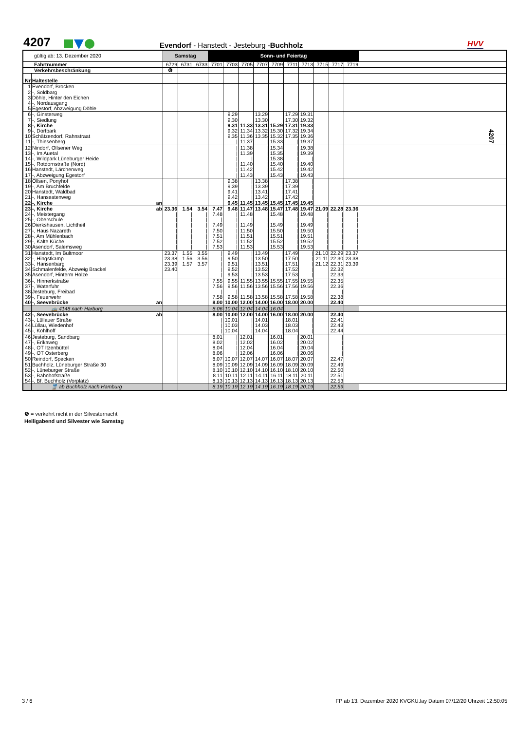4207
Evendorf - Hanstedt - Jesteburg -Buchholz
HVV
4207
| gültig ab: 13. Dezember 2020 | | | Samstag | | | Sonn- und Feiertag | | | | | | | | | | |
| Fahrtnummer | | | 6729 | 6731 | 6733 | 7701 | 7703 | 7705 | 7707 | 7709 | 7711 | 7713 | 7715 | 7717 | 7719 | |
| Verkehrsbeschränkung | | | ❻ | | | | | | | | | | | | | |
| Nr | Haltestelle | | | | | | | | | | | | | | | |
| 1 | Evendorf, Brocken | | | | | | | | | | | | | | | |
| 2 | -, Soldbarg | | | | | | | | | | | | | | | |
| 3 | Döhle, Hinter den Eichen | | | | | | | | | | | | | | | |
| 4 | -, Nordausgang | | | | | | | | | | | | | | | |
| 5 | Egestorf, Abzweigung Döhle | | | | | | | | | | | | | | | |
| 6 | -, Ginsterweg | | | | | | 9.29 | | 13.29 | | 17.29 | 19.31 | | | | |
| 7 | -, Siedlung | | | | | | 9.30 | | 13.30 | | 17.30 | 19.32 | | | | |
| 8 | -, Kirche | | | | | | 9.31 | 11.33 | 13.31 | 15.29 | 17.31 | 19.33 | | | | |
| 9 | -, Dorfpark | | | | | | 9.32 | 11.34 | 13.32 | 15.30 | 17.32 | 19.34 | | | | |
| 10 | Schätzendorf, Rahnstraat | | | | | | 9.35 | 11.36 | 13.35 | 15.32 | 17.35 | 19.36 | | | | |
| 11 | -, Thiesenberg | | | | | | / | 11.37 | / | 15.33 | / | 19.37 | | | | |
| 12 | Nindorf, Ollsener Weg | | | | | | / | 11.38 | / | 15.34 | / | 19.38 | | | | |
| 13 | -, Im Auetal | | | | | | / | 11.39 | / | 15.35 | / | 19.39 | | | | |
| 14 | -, Wildpark Lüneburger Heide | | | | | | / | / | / | 15.38 | / | / | | | | |
| 15 | -, Rotdornstraße (Nord) | | | | | | / | 11.40 | / | 15.40 | / | 19.40 | | | | |
| 16 | Hanstedt, Lärchenweg | | | | | | / | 11.42 | / | 15.42 | / | 19.42 | | | | |
| 17 | -, Abzweigung Egestorf | | | | | | / | 11.43 | / | 15.43 | / | 19.43 | | | | |
| 18 | Ollsen, Ponyhof | | | | | | 9.38 | / | 13.38 | / | 17.38 | / | | | | |
| 19 | -, Am Bruchfelde | | | | | | 9.39 | / | 13.39 | / | 17.39 | / | | | | |
| 20 | Hanstedt, Waldbad | | | | | | 9.41 | / | 13.41 | / | 17.41 | / | | | | |
| 21 | -, Hanseatenweg | | | | | | 9.42 | / | 13.42 | / | 17.42 | / | | | | |
| 22 | -, Kirche | an | | | | | 9.45 | 11.45 | 13.45 | 15.45 | 17.45 | 19.45 | | | | |
| 23 | -, Kirche | ab | 23.36 | 1.54 | 3.54 | 7.47 | 9.48 | 11.47 | 13.48 | 15.47 | 17.48 | 19.47 | 21.09 | 22.28 | 23.36 | |
| 24 | -, Meistergang | | / | / | / | 7.48 | / | 11.48 | / | 15.48 | / | 19.48 | / | / | / | |
| 25 | -, Oberschule | | / | / | / | / | / | / | / | / | / | / | / | / | / | |
| 26 | Dierkshausen, Lichtheil | | / | / | / | 7.49 | / | 11.49 | / | 15.49 | / | 19.49 | / | / | / | |
| 27 | -, Haus Nazareth | | / | / | / | 7.50 | / | 11.50 | / | 15.50 | / | 19.50 | / | / | / | |
| 28 | -, Am Mühlenbach | | / | / | / | 7.51 | / | 11.51 | / | 15.51 | / | 19.51 | / | / | / | |
| 29 | -, Kalte Küche | | / | / | / | 7.52 | / | 11.52 | / | 15.52 | / | 19.52 | / | / | / | |
| 30 | Asendorf, Salemsweg | | / | / | / | 7.53 | / | 11.53 | / | 15.53 | / | 19.53 | / | / | / | |
| 31 | Hanstedt, Im Bultmoor | | 23.37 | 1.55 | 3.55 | / | 9.49 | / | 13.49 | / | 17.49 | / | 21.10 | 22.29 | 23.37 | |
| 32 | -, Hingstkamp | | 23.38 | 1.56 | 3.56 | / | 9.50 | / | 13.50 | / | 17.50 | / | 21.11 | 22.30 | 23.38 | |
| 33 | -, Hansenbarg | | 23.39 | 1.57 | 3.57 | / | 9.51 | / | 13.51 | / | 17.51 | / | 21.12 | 22.31 | 23.39 | |
| 34 | Schmalenfelde, Abzweig Brackel | | 23.40 | | | / | 9.52 | / | 13.52 | / | 17.52 | / | | 22.32 | | |
| 35 | Asendorf, Hinterm Holze | | | | | / | 9.53 | / | 13.53 | / | 17.53 | / | | 22.33 | | |
| 36 | -, Hinnerkstraße | | | | | 7.55 | 9.55 | 11.55 | 13.55 | 15.55 | 17.55 | 19.55 | | 22.35 | | |
| 37 | -, Waterfuhr | | | | | 7.56 | 9.56 | 11.56 | 13.56 | 15.56 | 17.56 | 19.56 | | 22.36 | | |
| 38 | Jesteburg, Freibad | | | | | / | / | / | / | / | / | / | | / | | |
| 39 | -, Feuerwehr | | | | | 7.58 | 9.58 | 11.58 | 13.58 | 15.58 | 17.58 | 19.58 | | 22.38 | | |
| 40 | -, Seevebrücke | an | | | | 8.00 | 10.00 | 12.00 | 14.00 | 16.00 | 18.00 | 20.00 | | 22.40 | | |
| | 🚌 4148 nach Harburg | | | | | 8.06 | 10.04 | 12.04 | 14.04 | 16.04 | | | | | | |
| 42 | -, Seevebrücke | ab | | | | 8.00 | 10.00 | 12.00 | 14.00 | 16.00 | 18.00 | 20.00 | | 22.40 | | |
| 43 | -, Lüllauer Straße | | | | | / | 10.01 | / | 14.01 | / | 18.01 | / | | 22.41 | | |
| 44 | Lüllau, Wiedenhof | | | | | / | 10.03 | / | 14.03 | / | 18.03 | / | | 22.43 | | |
| 45 | -, Kohlhoff | | | | | / | 10.04 | / | 14.04 | / | 18.04 | / | | 22.44 | | |
| 46 | Jesteburg, Sandbarg | | | | | 8.01 | / | 12.01 | / | 16.01 | / | 20.01 | | / | | |
| 47 | -, Erikaweg | | | | | 8.02 | / | 12.02 | / | 16.02 | / | 20.02 | | / | | |
| 48 | -, OT Itzenbüttel | | | | | 8.04 | / | 12.04 | / | 16.04 | / | 20.04 | | / | | |
| 49 | -, OT Osterberg | | | | | 8.06 | / | 12.06 | / | 16.06 | / | 20.06 | | / | | |
| 50 | Reindorf, Specken | | | | | 8.07 | 10.07 | 12.07 | 14.07 | 16.07 | 18.07 | 20.07 | | 22.47 | | |
| 51 | Buchholz, Lüneburger Straße 30 | | | | | 8.09 | 10.09 | 12.09 | 14.09 | 16.09 | 18.09 | 20.09 | | 22.49 | | |
| 52 | -, Lüneburger Straße | | | | | 8.10 | 10.10 | 12.10 | 14.10 | 16.10 | 18.10 | 20.10 | | 22.50 | | |
| 53 | -, Bahnhofstraße | | | | | 8.11 | 10.11 | 12.11 | 14.11 | 16.11 | 18.11 | 20.11 | | 22.51 | | |
| 54 | -, Bf. Buchholz (Vorplatz) | | | | | 8.13 | 10.13 | 12.13 | 14.13 | 16.13 | 18.13 | 20.13 | | 22.53 | | |
| | 🚆 ab Buchholz nach Hamburg | | | | | 8.19 | 10.19 | 12.19 | 14.19 | 16.19 | 18.19 | 20.19 | | 22.59 | | |
❻ = verkehrt nicht in der Silvesternacht
Heiligabend und Silvester wie Samstag
3 / 6
FP ab 13. Dezember 2020 KVGKU.lay Datum 07/12/20 Uhrzeit 12:50:05